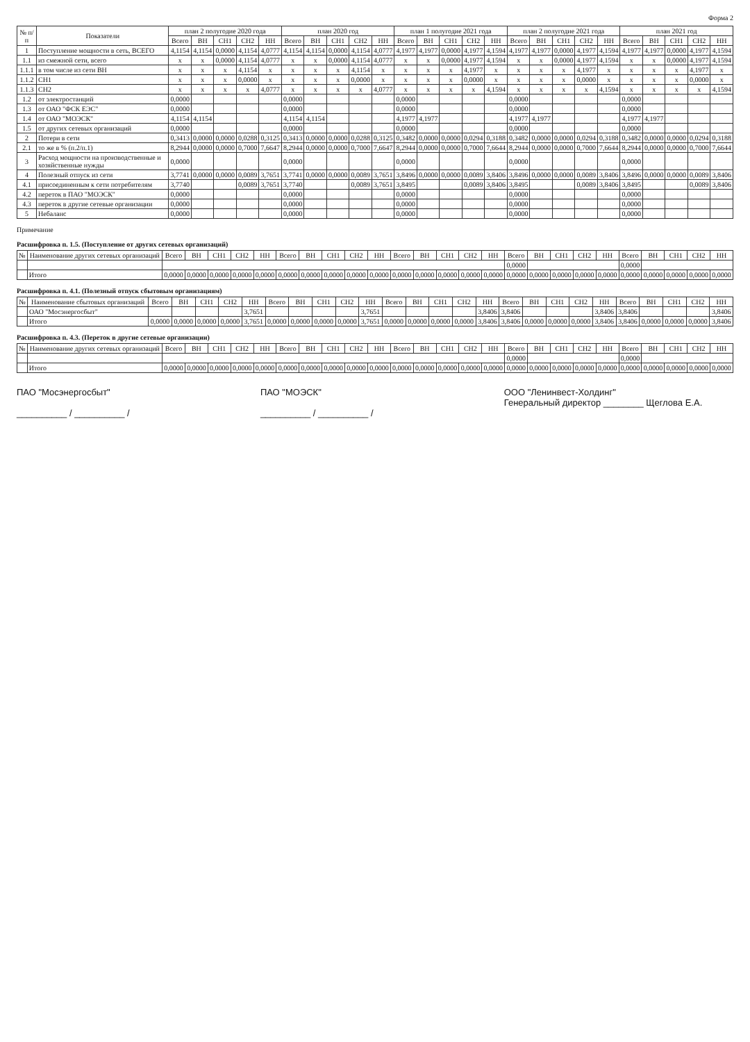Форма 2
| № п/п | Показатели | план 2 полугодие 2020 года | | | | | план 2020 год | | | | | план 1 полугодие 2021 года | | | | | план 2 полугодие 2021 года | | | | | план 2021 год | | | | |
| --- | --- | --- | --- | --- | --- | --- | --- | --- | --- | --- | --- | --- | --- | --- | --- | --- | --- | --- | --- | --- | --- | --- | --- | --- | --- | --- |
| | | Всего | ВН | СН1 | СН2 | НН | Всего | ВН | СН1 | СН2 | НН | Всего | ВН | СН1 | СН2 | НН | Всего | ВН | СН1 | СН2 | НН | Всего | ВН | СН1 | СН2 | НН |
| 1 | Поступление мощности в сеть, ВСЕГО | 4,1154 | 4,1154 | 0,0000 | 4,1154 | 4,0777 | 4,1154 | 4,1154 | 0,0000 | 4,1154 | 4,0777 | 4,1977 | 4,1977 | 0,0000 | 4,1977 | 4,1594 | 4,1977 | 4,1977 | 0,0000 | 4,1977 | 4,1594 | 4,1977 | 4,1977 | 0,0000 | 4,1977 | 4,1594 |
| 1.1 | из смежной сети, всего | x | x | 0,0000 | 4,1154 | 4,0777 | x | x | 0,0000 | 4,1154 | 4,0777 | x | x | 0,0000 | 4,1977 | 4,1594 | x | x | 0,0000 | 4,1977 | 4,1594 | x | x | 0,0000 | 4,1977 | 4,1594 |
| 1.1.1 | в том числе из сети ВН | x | x | x | 4,1154 | x | x | x | x | 4,1154 | x | x | x | x | 4,1977 | x | x | x | x | 4,1977 | x | x | x | x | 4,1977 | x |
| 1.1.2 | СН1 | x | x | x | 0,0000 | x | x | x | x | 0,0000 | x | x | x | x | 0,0000 | x | x | x | x | 0,0000 | x | x | x | x | 0,0000 | x |
| 1.1.3 | СН2 | x | x | x | x | 4,0777 | x | x | x | x | 4,0777 | x | x | x | x | 4,1594 | x | x | x | x | 4,1594 | x | x | x | x | 4,1594 |
| 1.2 | от электростанций | 0,0000 | | | | | 0,0000 | | | | | 0,0000 | | | | | 0,0000 | | | | | 0,0000 | | | | |
| 1.3 | от ОАО "ФСК ЕЭС" | 0,0000 | | | | | 0,0000 | | | | | 0,0000 | | | | | 0,0000 | | | | | 0,0000 | | | | |
| 1.4 | от ОАО "МОЭСК" | 4,1154 | 4,1154 | | | | 4,1154 | 4,1154 | | | | 4,1977 | 4,1977 | | | | 4,1977 | 4,1977 | | | | 4,1977 | 4,1977 | | | |
| 1.5 | от других сетевых организаций | 0,0000 | | | | | 0,0000 | | | | | 0,0000 | | | | | 0,0000 | | | | | 0,0000 | | | | |
| 2 | Потери в сети | 0,3413 | 0,0000 | 0,0000 | 0,0288 | 0,3125 | 0,3413 | 0,0000 | 0,0000 | 0,0288 | 0,3125 | 0,3482 | 0,0000 | 0,0000 | 0,0294 | 0,3188 | 0,3482 | 0,0000 | 0,0000 | 0,0294 | 0,3188 | 0,3482 | 0,0000 | 0,0000 | 0,0294 | 0,3188 |
| 2.1 | то же в % (п.2/п.1) | 8,2944 | 0,0000 | 0,0000 | 0,7000 | 7,6647 | 8,2944 | 0,0000 | 0,0000 | 0,7000 | 7,6647 | 8,2944 | 0,0000 | 0,0000 | 0,7000 | 7,6644 | 8,2944 | 0,0000 | 0,0000 | 0,7000 | 7,6644 | 8,2944 | 0,0000 | 0,0000 | 0,7000 | 7,6644 |
| 3 | Расход мощности на производственные и хозяйственные нужды | 0,0000 | | | | | 0,0000 | | | | | 0,0000 | | | | | 0,0000 | | | | | 0,0000 | | | | |
| 4 | Полезный отпуск из сети | 3,7741 | 0,0000 | 0,0000 | 0,0089 | 3,7651 | 3,7741 | 0,0000 | 0,0000 | 0,0089 | 3,7651 | 3,8496 | 0,0000 | 0,0000 | 0,0089 | 3,8406 | 3,8496 | 0,0000 | 0,0000 | 0,0089 | 3,8406 | 3,8496 | 0,0000 | 0,0000 | 0,0089 | 3,8406 |
| 4.1 | присоединенным к сети потребителям | 3,7740 | | | 0,0089 | 3,7651 | 3,7740 | | | 0,0089 | 3,7651 | 3,8495 | | | 0,0089 | 3,8406 | 3,8495 | | | 0,0089 | 3,8406 | 3,8495 | | | 0,0089 | 3,8406 |
| 4.2 | переток в ПАО "МОЭСК" | 0,0000 | | | | | 0,0000 | | | | | 0,0000 | | | | | 0,0000 | | | | | 0,0000 | | | | |
| 4.3 | переток в другие сетевые организации | 0,0000 | | | | | 0,0000 | | | | | 0,0000 | | | | | 0,0000 | | | | | 0,0000 | | | | |
| 5 | Небаланс | 0,0000 | | | | | 0,0000 | | | | | 0,0000 | | | | | 0,0000 | | | | | 0,0000 | | | | |
Примечание
Расшифровка п. 1.5. (Поступление от других сетевых организаций)
| № | Наименование других сетевых организаций | Всего | ВН | СН1 | СН2 | НН | Всего | ВН | СН1 | СН2 | НН | Всего | ВН | СН1 | СН2 | НН | Всего | ВН | СН1 | СН2 | НН | Всего | ВН | СН1 | СН2 | НН |
| --- | --- | --- | --- | --- | --- | --- | --- | --- | --- | --- | --- | --- | --- | --- | --- | --- | --- | --- | --- | --- | --- | --- | --- | --- | --- | --- |
| | | | | | | | | | | | | | | | | | 0,0000 | | | | | 0,0000 | | | | |
| | Итого | 0,0000 | 0,0000 | 0,0000 | 0,0000 | 0,0000 | 0,0000 | 0,0000 | 0,0000 | 0,0000 | 0,0000 | 0,0000 | 0,0000 | 0,0000 | 0,0000 | 0,0000 | 0,0000 | 0,0000 | 0,0000 | 0,0000 | 0,0000 | 0,0000 | 0,0000 | 0,0000 | 0,0000 | 0,0000 |
Расшифровка п. 4.1. (Полезный отпуск сбытовым организациям)
| № | Наименование сбытовых организаций | Всего | ВН | СН1 | СН2 | НН | Всего | ВН | СН1 | СН2 | НН | Всего | ВН | СН1 | СН2 | НН | Всего | ВН | СН1 | СН2 | НН | Всего | ВН | СН1 | СН2 | НН |
| --- | --- | --- | --- | --- | --- | --- | --- | --- | --- | --- | --- | --- | --- | --- | --- | --- | --- | --- | --- | --- | --- | --- | --- | --- | --- | --- |
| | ОАО "Мосэнергосбыт" | | | | | 3,7651 | | | | | 3,7651 | | | | | 3,8406 | 3,8406 | | | | 3,8406 | 3,8406 | | | | 3,8406 |
| | Итого | 0,0000 | 0,0000 | 0,0000 | 0,0000 | 3,7651 | 0,0000 | 0,0000 | 0,0000 | 0,0000 | 3,7651 | 0,0000 | 0,0000 | 0,0000 | 0,0000 | 3,8406 | 3,8406 | 0,0000 | 0,0000 | 0,0000 | 3,8406 | 3,8406 | 0,0000 | 0,0000 | 0,0000 | 3,8406 |
Расшифровка п. 4.3. (Переток в другие сетевые организации)
| № | Наименование других сетевых организаций | Всего | ВН | СН1 | СН2 | НН | Всего | ВН | СН1 | СН2 | НН | Всего | ВН | СН1 | СН2 | НН | Всего | ВН | СН1 | СН2 | НН | Всего | ВН | СН1 | СН2 | НН |
| --- | --- | --- | --- | --- | --- | --- | --- | --- | --- | --- | --- | --- | --- | --- | --- | --- | --- | --- | --- | --- | --- | --- | --- | --- | --- | --- |
| | | | | | | | | | | | | | | | | | 0,0000 | | | | | 0,0000 | | | | |
| | Итого | 0,0000 | 0,0000 | 0,0000 | 0,0000 | 0,0000 | 0,0000 | 0,0000 | 0,0000 | 0,0000 | 0,0000 | 0,0000 | 0,0000 | 0,0000 | 0,0000 | 0,0000 | 0,0000 | 0,0000 | 0,0000 | 0,0000 | 0,0000 | 0,0000 | 0,0000 | 0,0000 | 0,0000 | 0,0000 |
ПАО "Мосэнергосбыт"
__________ / __________ /
ПАО "МОЭСК"
__________ / __________ /
ООО "Ленинвест-Холдинг"
Генеральный директор ________ Щеглова Е.А.